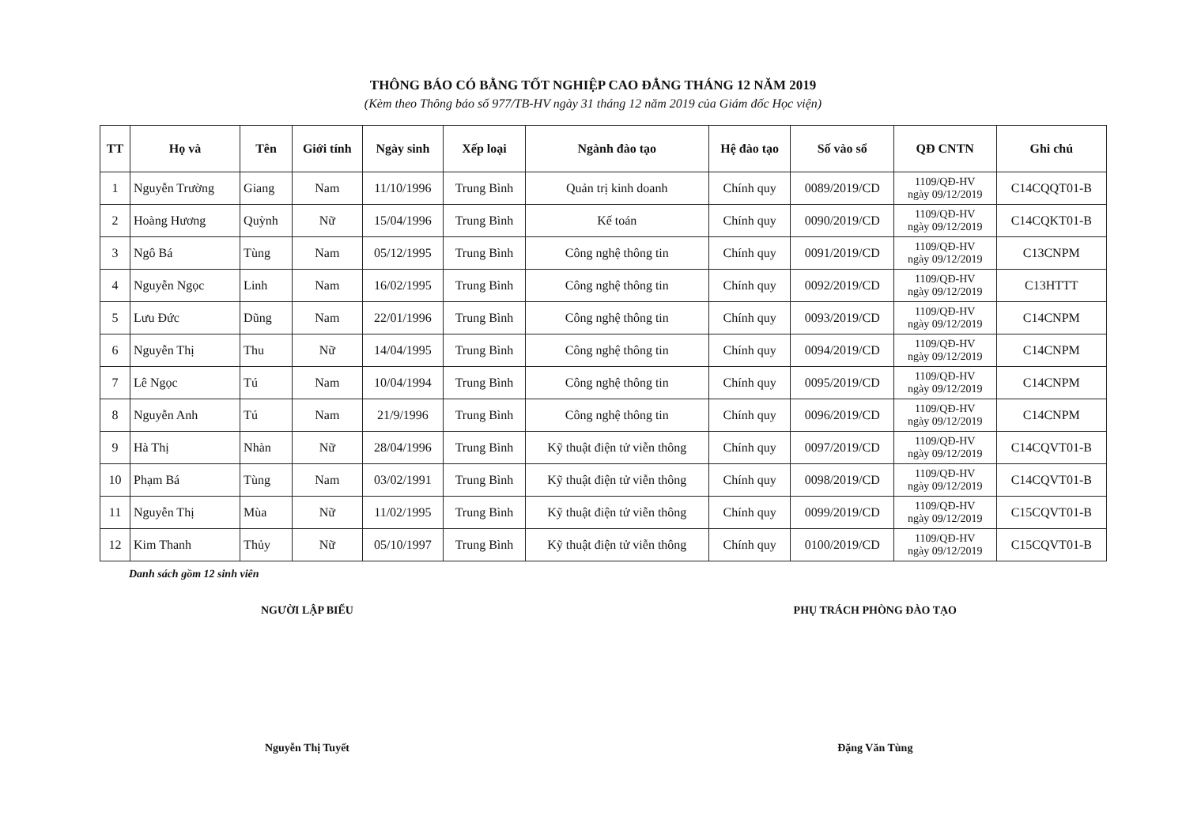THÔNG BÁO CÓ BẰNG TỐT NGHIỆP CAO ĐẲNG THÁNG 12 NĂM 2019
(Kèm theo Thông báo số 977/TB-HV ngày 31 tháng 12 năm 2019 của Giám đốc Học viện)
| TT | Họ và | Tên | Giới tính | Ngày sinh | Xếp loại | Ngành đào tạo | Hệ đào tạo | Số vào sổ | QĐ CNTN | Ghi chú |
| --- | --- | --- | --- | --- | --- | --- | --- | --- | --- | --- |
| 1 | Nguyễn Trường | Giang | Nam | 11/10/1996 | Trung Bình | Quản trị kinh doanh | Chính quy | 0089/2019/CD | 1109/QĐ-HV ngày 09/12/2019 | C14CQQT01-B |
| 2 | Hoàng Hương | Quỳnh | Nữ | 15/04/1996 | Trung Bình | Kế toán | Chính quy | 0090/2019/CD | 1109/QĐ-HV ngày 09/12/2019 | C14CQKT01-B |
| 3 | Ngô Bá | Tùng | Nam | 05/12/1995 | Trung Bình | Công nghệ thông tin | Chính quy | 0091/2019/CD | 1109/QĐ-HV ngày 09/12/2019 | C13CNPM |
| 4 | Nguyễn Ngọc | Linh | Nam | 16/02/1995 | Trung Bình | Công nghệ thông tin | Chính quy | 0092/2019/CD | 1109/QĐ-HV ngày 09/12/2019 | C13HTTT |
| 5 | Lưu Đức | Dũng | Nam | 22/01/1996 | Trung Bình | Công nghệ thông tin | Chính quy | 0093/2019/CD | 1109/QĐ-HV ngày 09/12/2019 | C14CNPM |
| 6 | Nguyễn Thị | Thu | Nữ | 14/04/1995 | Trung Bình | Công nghệ thông tin | Chính quy | 0094/2019/CD | 1109/QĐ-HV ngày 09/12/2019 | C14CNPM |
| 7 | Lê Ngọc | Tú | Nam | 10/04/1994 | Trung Bình | Công nghệ thông tin | Chính quy | 0095/2019/CD | 1109/QĐ-HV ngày 09/12/2019 | C14CNPM |
| 8 | Nguyễn Anh | Tú | Nam | 21/9/1996 | Trung Bình | Công nghệ thông tin | Chính quy | 0096/2019/CD | 1109/QĐ-HV ngày 09/12/2019 | C14CNPM |
| 9 | Hà Thị | Nhàn | Nữ | 28/04/1996 | Trung Bình | Kỹ thuật điện tử viễn thông | Chính quy | 0097/2019/CD | 1109/QĐ-HV ngày 09/12/2019 | C14CQVT01-B |
| 10 | Phạm Bá | Tùng | Nam | 03/02/1991 | Trung Bình | Kỹ thuật điện tử viễn thông | Chính quy | 0098/2019/CD | 1109/QĐ-HV ngày 09/12/2019 | C14CQVT01-B |
| 11 | Nguyễn Thị | Mùa | Nữ | 11/02/1995 | Trung Bình | Kỹ thuật điện tử viễn thông | Chính quy | 0099/2019/CD | 1109/QĐ-HV ngày 09/12/2019 | C15CQVT01-B |
| 12 | Kim Thanh | Thủy | Nữ | 05/10/1997 | Trung Bình | Kỹ thuật điện tử viễn thông | Chính quy | 0100/2019/CD | 1109/QĐ-HV ngày 09/12/2019 | C15CQVT01-B |
Danh sách gồm 12 sinh viên
NGƯỜI LẬP BIỂU
Nguyễn Thị Tuyết
PHỤ TRÁCH PHÒNG ĐÀO TẠO
Đặng Văn Tùng